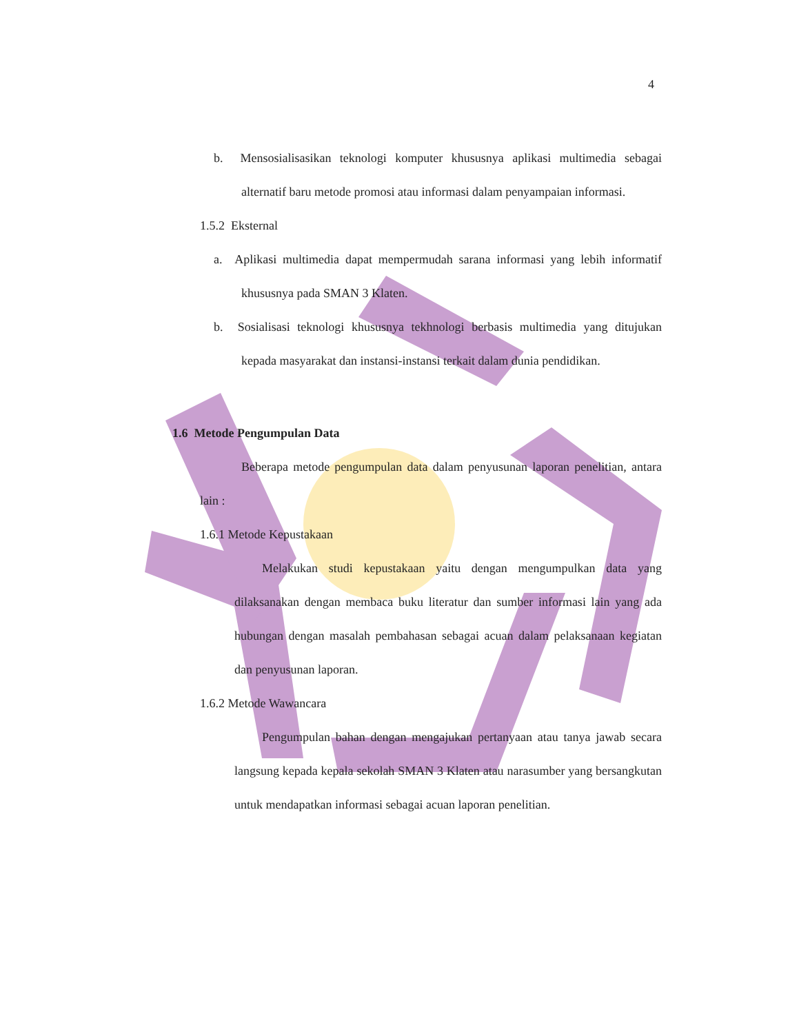4
b. Mensosialisasikan teknologi komputer khususnya aplikasi multimedia sebagai alternatif baru metode promosi atau informasi dalam penyampaian informasi.
1.5.2 Eksternal
a. Aplikasi multimedia dapat mempermudah sarana informasi yang lebih informatif khususnya pada SMAN 3 Klaten.
b. Sosialisasi teknologi khususnya tekhnologi berbasis multimedia yang ditujukan kepada masyarakat dan instansi-instansi terkait dalam dunia pendidikan.
1.6 Metode Pengumpulan Data
Beberapa metode pengumpulan data dalam penyusunan laporan penelitian, antara lain :
1.6.1 Metode Kepustakaan
Melakukan studi kepustakaan yaitu dengan mengumpulkan data yang dilaksanakan dengan membaca buku literatur dan sumber informasi lain yang ada hubungan dengan masalah pembahasan sebagai acuan dalam pelaksanaan kegiatan dan penyusunan laporan.
1.6.2 Metode Wawancara
Pengumpulan bahan dengan mengajukan pertanyaan atau tanya jawab secara langsung kepada kepala sekolah SMAN 3 Klaten atau narasumber yang bersangkutan untuk mendapatkan informasi sebagai acuan laporan penelitian.